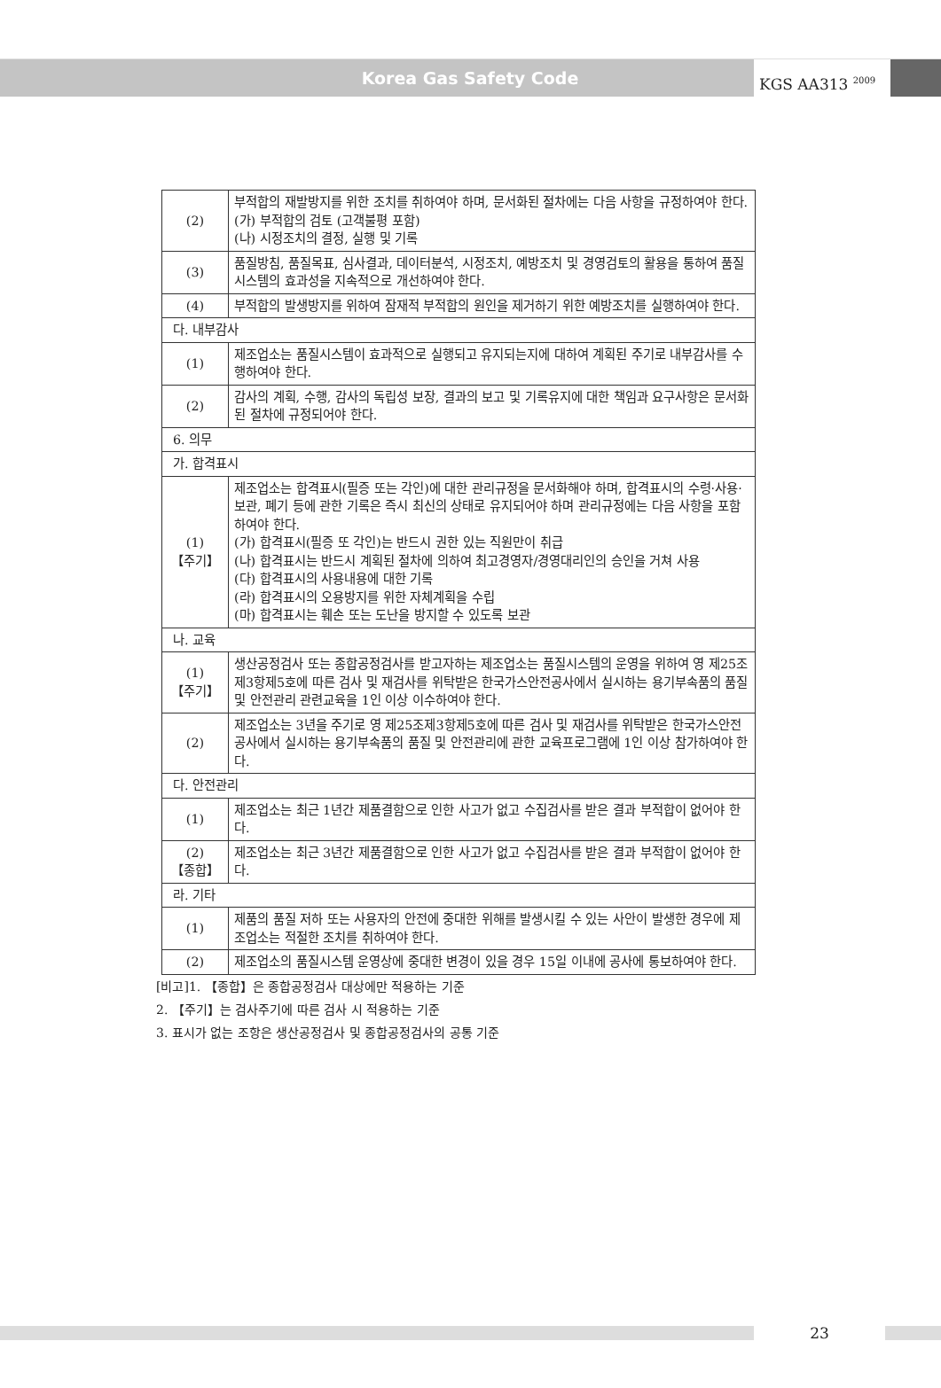Korea Gas Safety Code
KGS AA313 <sup>2009</sup>
| (2) | 부적합의 재발방지를 위한 조치를 취하여야 하며, 문서화된 절차에는 다음 사항을 규정하여야 한다. (가) 부적합의 검토 (고객불평 포함) (나) 시정조치의 결정, 실행 및 기록 |
| (3) | 품질방침, 품질목표, 심사결과, 데이터분석, 시정조치, 예방조치 및 경영검토의 활용을 통하여 품질시스템의 효과성을 지속적으로 개선하여야 한다. |
| (4) | 부적합의 발생방지를 위하여 잠재적 부적합의 원인을 제거하기 위한 예방조치를 실행하여야 한다. |
| 다. 내부감사 | |
| (1) | 제조업소는 품질시스템이 효과적으로 실행되고 유지되는지에 대하여 계획된 주기로 내부감사를 수행하여야 한다. |
| (2) | 감사의 계획, 수행, 감사의 독립성 보장, 결과의 보고 및 기록유지에 대한 책임과 요구사항은 문서화된 절차에 규정되어야 한다. |
| 6. 의무 | |
| 가. 합격표시 | |
| (1) 【주기】 | 제조업소는 합격표시(필증 또는 각인)에 대한 관리규정을 문서화해야 하며, 합격표시의 수령·사용·보관, 폐기 등에 관한 기록은 즉시 최신의 상태로 유지되어야 하며 관리규정에는 다음 사항을 포함하여야 한다. (가) 합격표시(필증 또 각인)는 반드시 권한 있는 직원만이 취급 (나) 합격표시는 반드시 계획된 절차에 의하여 최고경영자/경영대리인의 승인을 거쳐 사용 (다) 합격표시의 사용내용에 대한 기록 (라) 합격표시의 오용방지를 위한 자체계획을 수립 (마) 합격표시는 훼손 또는 도난을 방지할 수 있도록 보관 |
| 나. 교육 | |
| (1) 【주기】 | 생산공정검사 또는 종합공정검사를 받고자하는 제조업소는 품질시스템의 운영을 위하여 영 제25조제3항제5호에 따른 검사 및 재검사를 위탁받은 한국가스안전공사에서 실시하는 용기부속품의 품질 및 안전관리 관련교육을 1인 이상 이수하여야 한다. |
| (2) | 제조업소는 3년을 주기로 영 제25조제3항제5호에 따른 검사 및 재검사를 위탁받은 한국가스안전공사에서 실시하는 용기부속품의 품질 및 안전관리에 관한 교육프로그램에 1인 이상 참가하여야 한다. |
| 다. 안전관리 | |
| (1) | 제조업소는 최근 1년간 제품결함으로 인한 사고가 없고 수집검사를 받은 결과 부적합이 없어야 한다. |
| (2) 【종합】 | 제조업소는 최근 3년간 제품결함으로 인한 사고가 없고 수집검사를 받은 결과 부적합이 없어야 한다. |
| 라. 기타 | |
| (1) | 제품의 품질 저하 또는 사용자의 안전에 중대한 위해를 발생시킬 수 있는 사안이 발생한 경우에 제조업소는 적절한 조치를 취하여야 한다. |
| (2) | 제조업소의 품질시스템 운영상에 중대한 변경이 있을 경우 15일 이내에 공사에 통보하여야 한다. |
[비고]1. 【종합】은 종합공정검사 대상에만 적용하는 기준
2. 【주기】는 검사주기에 따른 검사 시 적용하는 기준
3. 표시가 없는 조항은 생산공정검사 및 종합공정검사의 공통 기준
23